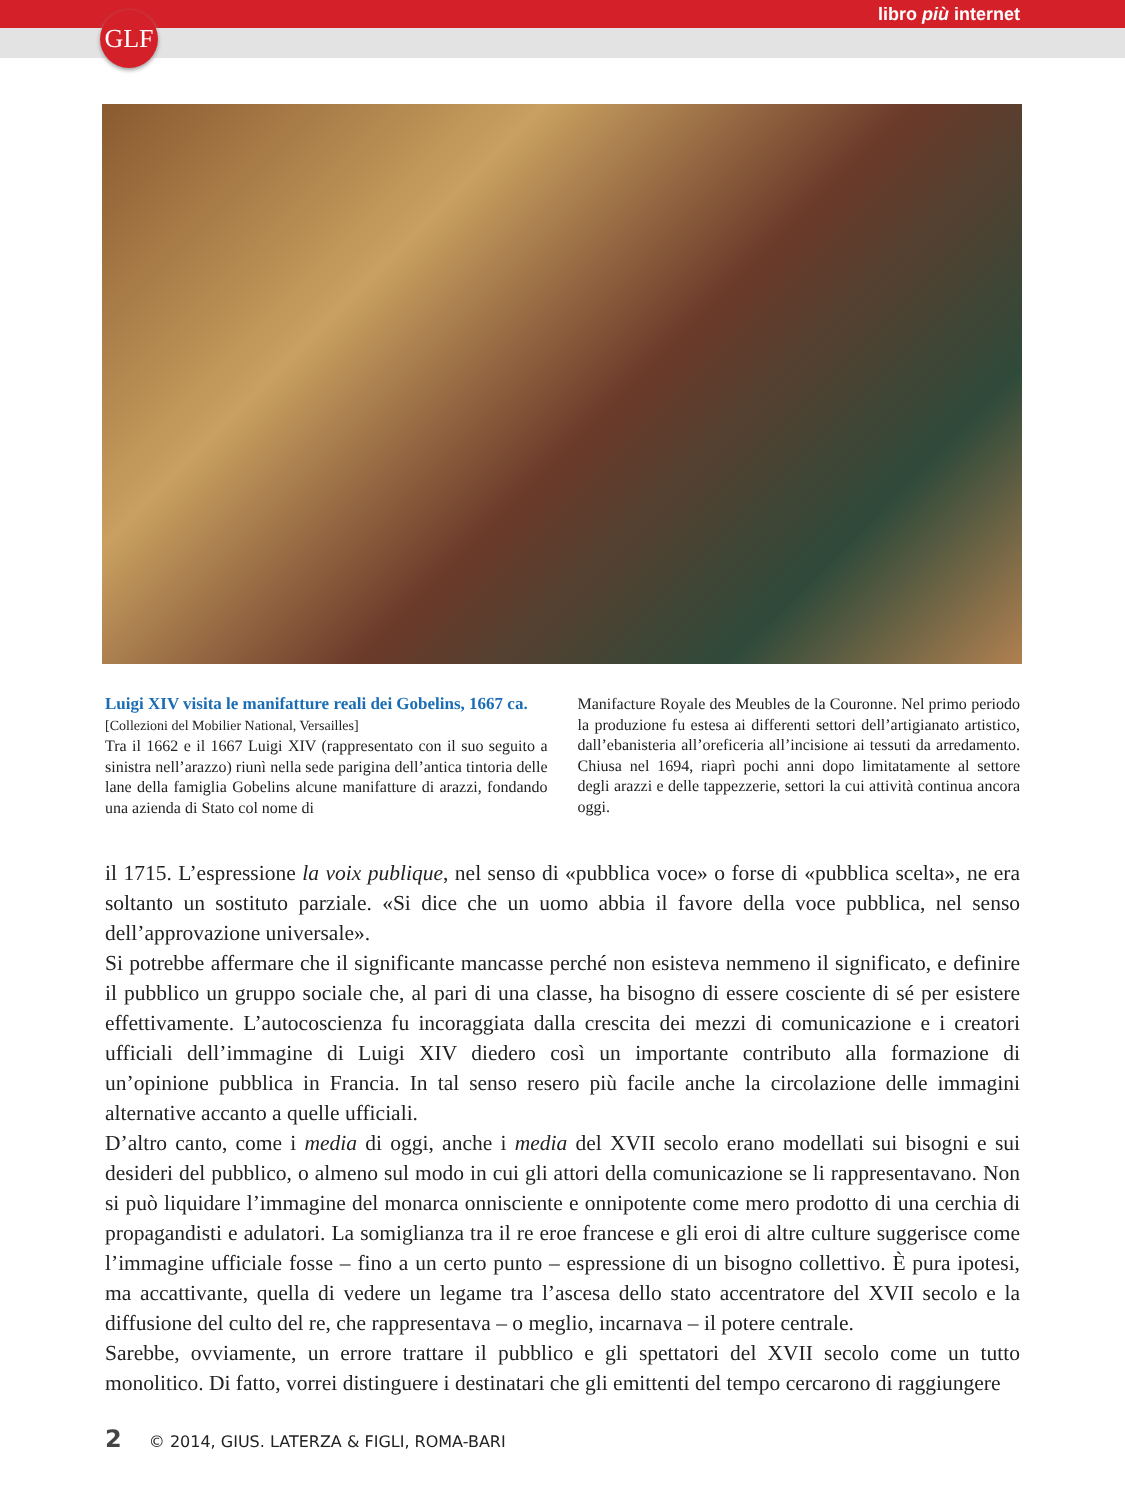libro più internet
GLF
Luigi XIV visita le manifatture reali dei Gobelins, 1667 ca.
[Collezioni del Mobilier National, Versailles]
Tra il 1662 e il 1667 Luigi XIV (rappresentato con il suo seguito a sinistra nell’arazzo) riunì nella sede parigina dell’antica tintoria delle lane della famiglia Gobelins alcune manifatture di arazzi, fondando una azienda di Stato col nome di
Manifacture Royale des Meubles de la Couronne. Nel primo periodo la produzione fu estesa ai differenti settori dell’artigianato artistico, dall’ebanisteria all’oreficeria all’incisione ai tessuti da arredamento. Chiusa nel 1694, riaprì pochi anni dopo limitatamente al settore degli arazzi e delle tappezzerie, settori la cui attività continua ancora oggi.
il 1715. L’espressione la voix publique, nel senso di «pubblica voce» o forse di «pubblica scelta», ne era soltanto un sostituto parziale. «Si dice che un uomo abbia il favore della voce pubblica, nel senso dell’approvazione universale».
Si potrebbe affermare che il significante mancasse perché non esisteva nemmeno il significato, e definire il pubblico un gruppo sociale che, al pari di una classe, ha bisogno di essere cosciente di sé per esistere effettivamente. L’autocoscienza fu incoraggiata dalla crescita dei mezzi di comunicazione e i creatori ufficiali dell’immagine di Luigi XIV diedero così un importante contributo alla formazione di un’opinione pubblica in Francia. In tal senso resero più facile anche la circolazione delle immagini alternative accanto a quelle ufficiali.
D’altro canto, come i media di oggi, anche i media del XVII secolo erano modellati sui bisogni e sui desideri del pubblico, o almeno sul modo in cui gli attori della comunicazione se li rappresentavano. Non si può liquidare l’immagine del monarca onnisciente e onnipotente come mero prodotto di una cerchia di propagandisti e adulatori. La somiglianza tra il re eroe francese e gli eroi di altre culture suggerisce come l’immagine ufficiale fosse – fino a un certo punto – espressione di un bisogno collettivo. È pura ipotesi, ma accattivante, quella di vedere un legame tra l’ascesa dello stato accentratore del XVII secolo e la diffusione del culto del re, che rappresentava – o meglio, incarnava – il potere centrale.
Sarebbe, ovviamente, un errore trattare il pubblico e gli spettatori del XVII secolo come un tutto monolitico. Di fatto, vorrei distinguere i destinatari che gli emittenti del tempo cercarono di raggiungere
2 © 2014, GIUS. LATERZA & FIGLI, ROMA-BARI